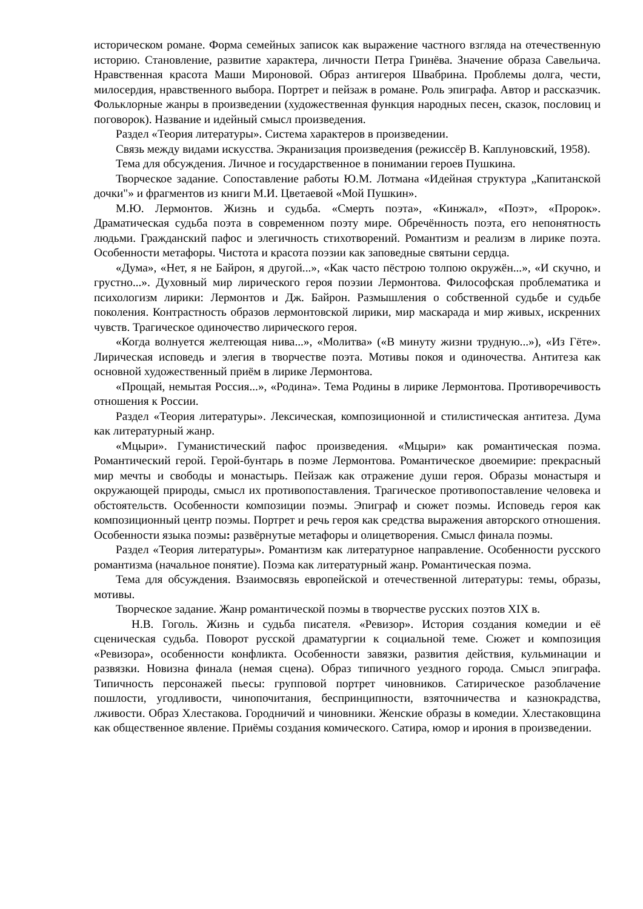историческом романе. Форма семейных записок как выражение частного взгляда на отечественную историю. Становление, развитие характера, личности Петра Гринёва. Значение образа Савельича. Нравственная красота Маши Мироновой. Образ антигероя Швабрина. Проблемы долга, чести, милосердия, нравственного выбора. Портрет и пейзаж в романе. Роль эпиграфа. Автор и рассказчик. Фольклорные жанры в произведении (художественная функция народных песен, сказок, пословиц и поговорок). Название и идейный смысл произведения.
Раздел «Теория литературы». Система характеров в произведении.
Связь между видами искусства. Экранизация произведения (режиссёр В. Каплуновский, 1958).
Тема для обсуждения. Личное и государственное в понимании героев Пушкина.
Творческое задание. Сопоставление работы Ю.М. Лотмана «Идейная структура „Капитанской дочки"» и фрагментов из книги М.И. Цветаевой «Мой Пушкин».
М.Ю. Лермонтов. Жизнь и судьба. «Смерть поэта», «Кинжал», «Поэт», «Пророк». Драматическая судьба поэта в современном поэту мире. Обречённость поэта, его непонятность людьми. Гражданский пафос и элегичность стихотворений. Романтизм и реализм в лирике поэта. Особенности метафоры. Чистота и красота поэзии как заповедные святыни сердца.
«Дума», «Нет, я не Байрон, я другой...», «Как часто пёстрою толпою окружён...», «И скучно, и грустно...». Духовный мир лирического героя поэзии Лермонтова. Философская проблематика и психологизм лирики: Лермонтов и Дж. Байрон. Размышления о собственной судьбе и судьбе поколения. Контрастность образов лермонтовской лирики, мир маскарада и мир живых, искренних чувств. Трагическое одиночество лирического героя.
«Когда волнуется желтеющая нива...», «Молитва» («В минуту жизни трудную...»), «Из Гёте». Лирическая исповедь и элегия в творчестве поэта. Мотивы покоя и одиночества. Антитеза как основной художественный приём в лирике Лермонтова.
«Прощай, немытая Россия...», «Родина». Тема Родины в лирике Лермонтова. Противоречивость отношения к России.
Раздел «Теория литературы». Лексическая, композиционной и стилистическая антитеза. Дума как литературный жанр.
«Мцыри». Гуманистический пафос произведения. «Мцыри» как романтическая поэма. Романтический герой. Герой-бунтарь в поэме Лермонтова. Романтическое двоемирие: прекрасный мир мечты и свободы и монастырь. Пейзаж как отражение души героя. Образы монастыря и окружающей природы, смысл их противопоставления. Трагическое противопоставление человека и обстоятельств. Особенности композиции поэмы. Эпиграф и сюжет поэмы. Исповедь героя как композиционный центр поэмы. Портрет и речь героя как средства выражения авторского отношения. Особенности языка поэмы: развёрнутые метафоры и олицетворения. Смысл финала поэмы.
Раздел «Теория литературы». Романтизм как литературное направление. Особенности русского романтизма (начальное понятие). Поэма как литературный жанр. Романтическая поэма.
Тема для обсуждения. Взаимосвязь европейской и отечественной литературы: темы, образы, мотивы.
Творческое задание. Жанр романтической поэмы в творчестве русских поэтов XIX в.
Н.В. Гоголь. Жизнь и судьба писателя. «Ревизор». История создания комедии и её сценическая судьба. Поворот русской драматургии к социальной теме. Сюжет и композиция «Ревизора», особенности конфликта. Особенности завязки, развития действия, кульминации и развязки. Новизна финала (немая сцена). Образ типичного уездного города. Смысл эпиграфа. Типичность персонажей пьесы: групповой портрет чиновников. Сатирическое разоблачение пошлости, угодливости, чинопочитания, беспринципности, взяточничества и казнокрадства, лживости. Образ Хлестакова. Городничий и чиновники. Женские образы в комедии. Хлестаковщина как общественное явление. Приёмы создания комического. Сатира, юмор и ирония в произведении.